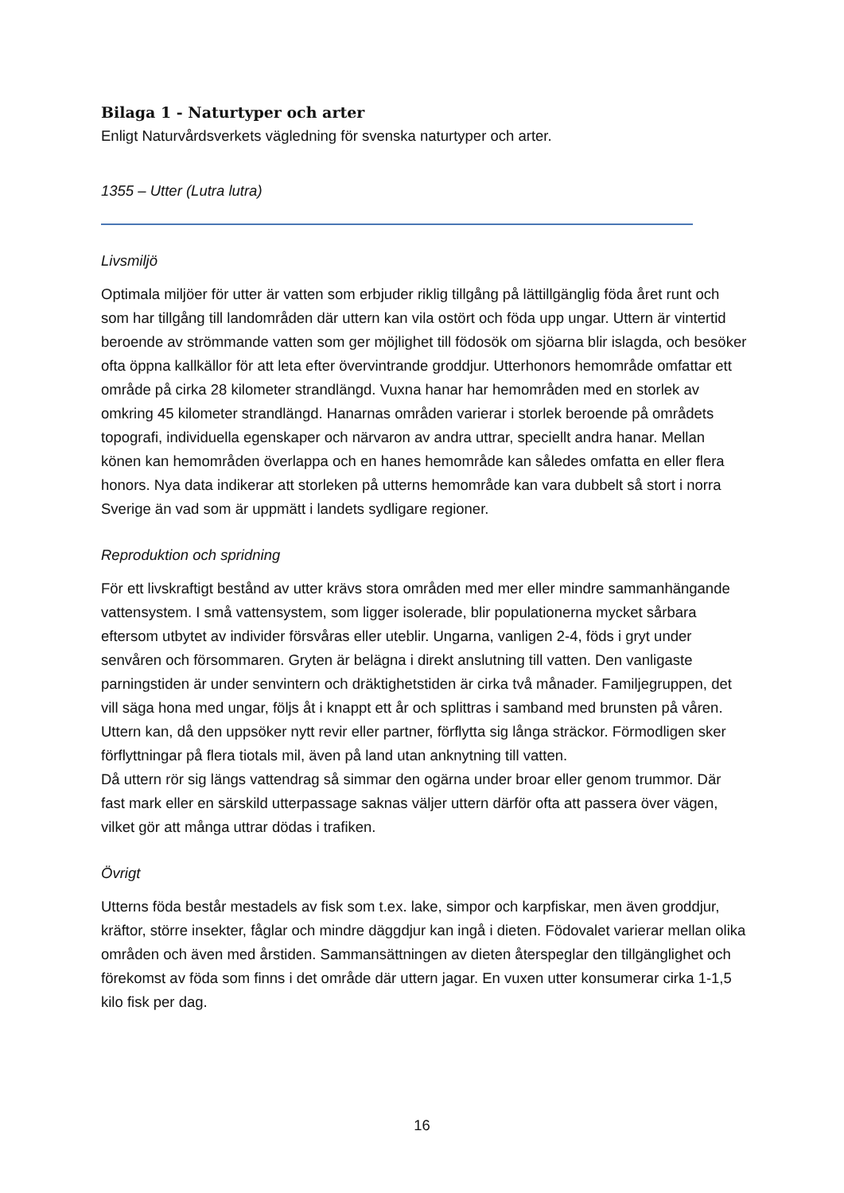Bilaga 1 - Naturtyper och arter
Enligt Naturvårdsverkets vägledning för svenska naturtyper och arter.
1355 – Utter (Lutra lutra)
Livsmiljö
Optimala miljöer för utter är vatten som erbjuder riklig tillgång på lättillgänglig föda året runt och som har tillgång till landområden där uttern kan vila ostört och föda upp ungar. Uttern är vintertid beroende av strömmande vatten som ger möjlighet till födosök om sjöarna blir islagda, och besöker ofta öppna kallkällor för att leta efter övervintrande groddjur. Utterhonors hemområde omfattar ett område på cirka 28 kilometer strandlängd. Vuxna hanar har hemområden med en storlek av omkring 45 kilometer strandlängd. Hanarnas områden varierar i storlek beroende på områdets topografi, individuella egenskaper och närvaron av andra uttrar, speciellt andra hanar. Mellan könen kan hemområden överlappa och en hanes hemområde kan således omfatta en eller flera honors. Nya data indikerar att storleken på utterns hemområde kan vara dubbelt så stort i norra Sverige än vad som är uppmätt i landets sydligare regioner.
Reproduktion och spridning
För ett livskraftigt bestånd av utter krävs stora områden med mer eller mindre sammanhängande vattensystem. I små vattensystem, som ligger isolerade, blir populationerna mycket sårbara eftersom utbytet av individer försvåras eller uteblir. Ungarna, vanligen 2-4, föds i gryt under senvåren och försommaren. Gryten är belägna i direkt anslutning till vatten. Den vanligaste parningstiden är under senvintern och dräktighetstiden är cirka två månader. Familjegruppen, det vill säga hona med ungar, följs åt i knappt ett år och splittras i samband med brunsten på våren.
Uttern kan, då den uppsöker nytt revir eller partner, förflytta sig långa sträckor. Förmodligen sker förflyttningar på flera tiotals mil, även på land utan anknytning till vatten.
Då uttern rör sig längs vattendrag så simmar den ogärna under broar eller genom trummor. Där fast mark eller en särskild utterpassage saknas väljer uttern därför ofta att passera över vägen, vilket gör att många uttrar dödas i trafiken.
Övrigt
Utterns föda består mestadels av fisk som t.ex. lake, simpor och karpfiskar, men även groddjur, kräftor, större insekter, fåglar och mindre däggdjur kan ingå i dieten. Födovalet varierar mellan olika områden och även med årstiden. Sammansättningen av dieten återspeglar den tillgänglighet och förekomst av föda som finns i det område där uttern jagar. En vuxen utter konsumerar cirka 1-1,5 kilo fisk per dag.
16